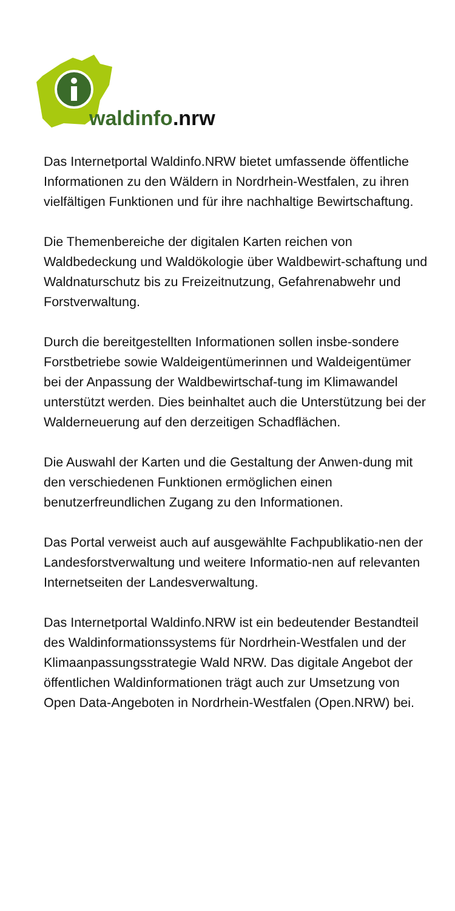waldinfo.nrw
Das Internetportal Waldinfo.NRW bietet umfassende öffentliche Informationen zu den Wäldern in Nordrhein-Westfalen, zu ihren vielfältigen Funktionen und für ihre nachhaltige Bewirtschaftung.
Die Themenbereiche der digitalen Karten reichen von Waldbedeckung und Waldökologie über Waldbewirt-schaftung und Waldnaturschutz bis zu Freizeitnutzung, Gefahrenabwehr und Forstverwaltung.
Durch die bereitgestellten Informationen sollen insbe-sondere Forstbetriebe sowie Waldeigentümerinnen und Waldeigentümer bei der Anpassung der Waldbewirtschaf-tung im Klimawandel unterstützt werden. Dies beinhaltet auch die Unterstützung bei der Walderneuerung auf den derzeitigen Schadflächen.
Die Auswahl der Karten und die Gestaltung der Anwen-dung mit den verschiedenen Funktionen ermöglichen einen benutzerfreundlichen Zugang zu den Informationen.
Das Portal verweist auch auf ausgewählte Fachpublikatio-nen der Landesforstverwaltung und weitere Informatio-nen auf relevanten Internetseiten der Landesverwaltung.
Das Internetportal Waldinfo.NRW ist ein bedeutender Bestandteil des Waldinformationssystems für Nordrhein-Westfalen und der Klimaanpassungsstrategie Wald NRW. Das digitale Angebot der öffentlichen Waldinformationen trägt auch zur Umsetzung von Open Data-Angeboten in Nordrhein-Westfalen (Open.NRW) bei.